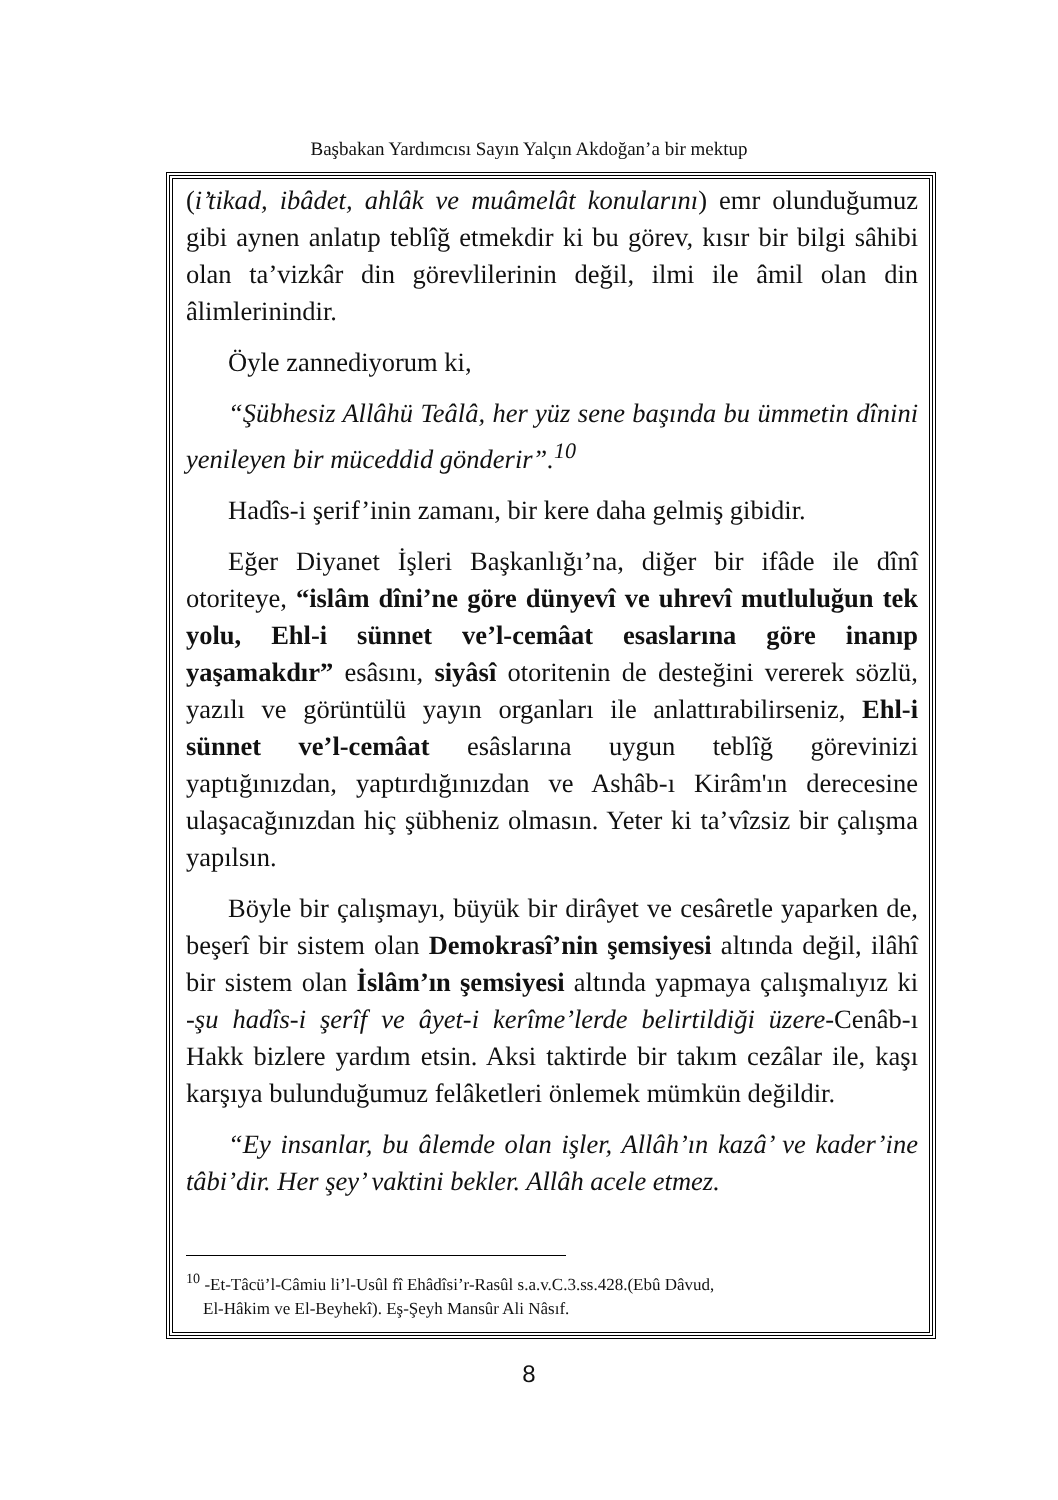Başbakan Yardımcısı Sayın Yalçın Akdoğan’a bir mektup
(i’tikad, ibâdet, ahlâk ve muâmelât konularını) emr olunduğumuz gibi aynen anlatıp teblîğ etmekdir ki bu görev, kısır bir bilgi sâhibi olan ta’vizkâr din görevlilerinin değil, ilmi ile âmil olan din âlimlerinindir.
Öyle zannediyorum ki,
“Şübhesiz Allâhü Teâlâ, her yüz sene başında bu ümmetin dînini yenileyen bir müceddid gönderir”.<sup>10</sup>
Hadîs-i şerif’inin zamanı, bir kere daha gelmiş gibidir.
Eğer Diyanet İşleri Başkanlığı’na, diğer bir ifâde ile dînî otoriteye, “islâm dîni’ne göre dünyevî ve uhrevî mutluluğun tek yolu, Ehl-i sünnet ve’l-cemâat esaslarına göre inanıp yaşamakdır” esâsını, siyâsî otoritenin de desteğini vererek sözlü, yazılı ve görüntülü yayın organları ile anlattırabilirseniz, Ehl-i sünnet ve’l-cemâat esâslarına uygun teblîğ görevinizi yaptığınızdan, yaptırdığınızdan ve Ashâb-ı Kirâm'ın derecesine ulaşacağınızdan hiç şübheniz olmasın. Yeter ki ta’vîzsiz bir çalışma yapılsın.
Böyle bir çalışmayı, büyük bir dirâyet ve cesâretle yaparken de, beşerî bir sistem olan Demokrasî’nin şemsiyesi altında değil, ilâhî bir sistem olan İslâm’ın şemsiyesi altında yapmaya çalışmalıyız ki -şu hadîs-i şerîf ve âyet-i kerîme’lerde belirtildiği üzere-Cenâb-ı Hakk bizlere yardım etsin. Aksi taktirde bir takım cezâlar ile, kaşı karşıya bulunduğumuz felâketleri önlemek mümkün değildir.
“Ey insanlar, bu âlemde olan işler, Allâh’ın kazâ’ ve kader’ine tâbi’dir. Her şey’ vaktini bekler. Allâh acele etmez.
<sup>10</sup> -Et-Tâcü’l-Câmiu li’l-Usûl fî Ehâdîsi’r-Rasûl s.a.v.C.3.ss.428.(Ebû Dâvud,
El-Hâkim ve El-Beyhekî). Eş-Şeyh Mansûr Ali Nâsıf.
8